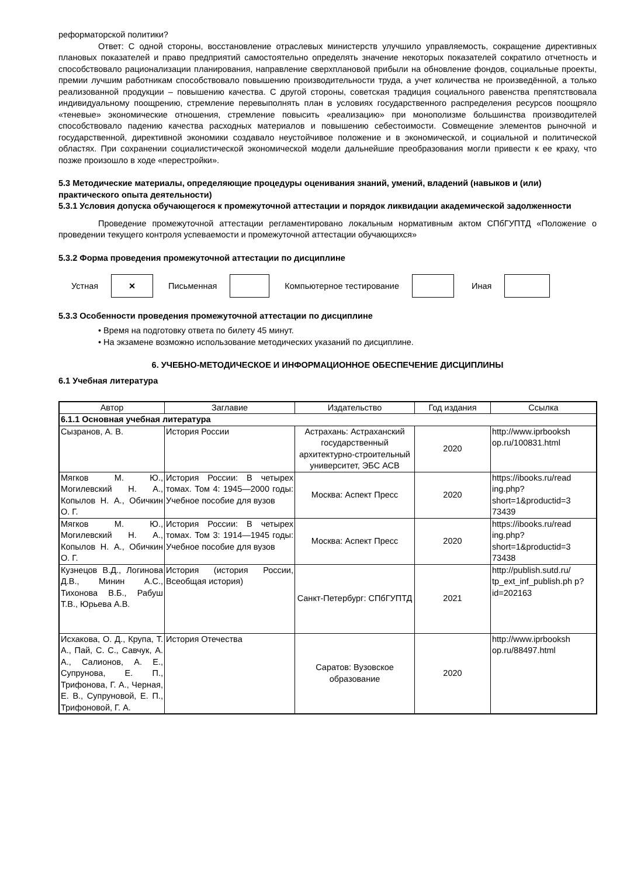реформаторской политики?
Ответ: С одной стороны, восстановление отраслевых министерств улучшило управляемость, сокращение директивных плановых показателей и право предприятий самостоятельно определять значение некоторых показателей сократило отчетность и способствовало рационализации планирования, направление сверхплановой прибыли на обновление фондов, социальные проекты, премии лучшим работникам способствовало повышению производительности труда, а учет количества не произведённой, а только реализованной продукции – повышению качества. С другой стороны, советская традиция социального равенства препятствовала индивидуальному поощрению, стремление перевыполнять план в условиях государственного распределения ресурсов поощряло «теневые» экономические отношения, стремление повысить «реализацию» при монополизме большинства производителей способствовало падению качества расходных материалов и повышению себестоимости. Совмещение элементов рыночной и государственной, директивной экономики создавало неустойчивое положение и в экономической, и социальной и политической областях. При сохранении социалистической экономической модели дальнейшие преобразования могли привести к ее краху, что позже произошло в ходе «перестройки».
5.3 Методические материалы, определяющие процедуры оценивания знаний, умений, владений (навыков и (или) практического опыта деятельности)
5.3.1 Условия допуска обучающегося к промежуточной аттестации и порядок ликвидации академической задолженности
Проведение промежуточной аттестации регламентировано локальным нормативным актом СПбГУПТД «Положение о проведении текущего контроля успеваемости и промежуточной аттестации обучающихся»
5.3.2 Форма проведения промежуточной аттестации по дисциплине
Устная
×
Письменная Компьютерное тестирование Иная
5.3.3 Особенности проведения промежуточной аттестации по дисциплине
• Время на подготовку ответа по билету 45 минут.
• На экзамене возможно использование методических указаний по дисциплине.
6. УЧЕБНО-МЕТОДИЧЕСКОЕ И ИНФОРМАЦИОННОЕ ОБЕСПЕЧЕНИЕ ДИСЦИПЛИНЫ
6.1 Учебная литература
| Автор | Заглавие | Издательство | Год издания | Ссылка |
| --- | --- | --- | --- | --- |
| 6.1.1 Основная учебная литература | | | | |
| Сызранов, А. В. | История России | Астрахань: Астраханский государственный архитектурно-строительный университет, ЭБС АСВ | 2020 | http://www.iprbooksh op.ru/100831.html |
| Мягков М. Ю., Могилевский Н. А., Копылов Н. А., Обичкин О. Г. | История России: В четырех томах. Том 4: 1945—2000 годы: Учебное пособие для вузов | Москва: Аспект Пресс | 2020 | https://ibooks.ru/read ing.php? short=1&productid=3 73439 |
| Мягков М. Ю., Могилевский Н. А., Копылов Н. А., Обичкин О. Г. | История России: В четырех томах. Том 3: 1914—1945 годы: Учебное пособие для вузов | Москва: Аспект Пресс | 2020 | https://ibooks.ru/read ing.php? short=1&productid=3 73438 |
| Кузнецов В.Д., Логинова Д.В., Минин А.С., Тихонова В.Б., Рабуш Т.В., Юрьева А.В. | История (история России, Всеобщая история) | Санкт-Петербург: СПбГУПТД | 2021 | http://publish.sutd.ru/ tp_ext_inf_publish.ph p?id=202163 |
| Исхакова, О. Д., Крупа, Т. А., Пай, С. С., Савчук, А. А., Салионов, А. Е., Супрунова, Е. П., Трифонова, Г. А., Черная, Е. В., Супруновой, Е. П., Трифоновой, Г. А. | История Отечества | Саратов: Вузовское образование | 2020 | http://www.iprbooksh op.ru/88497.html |